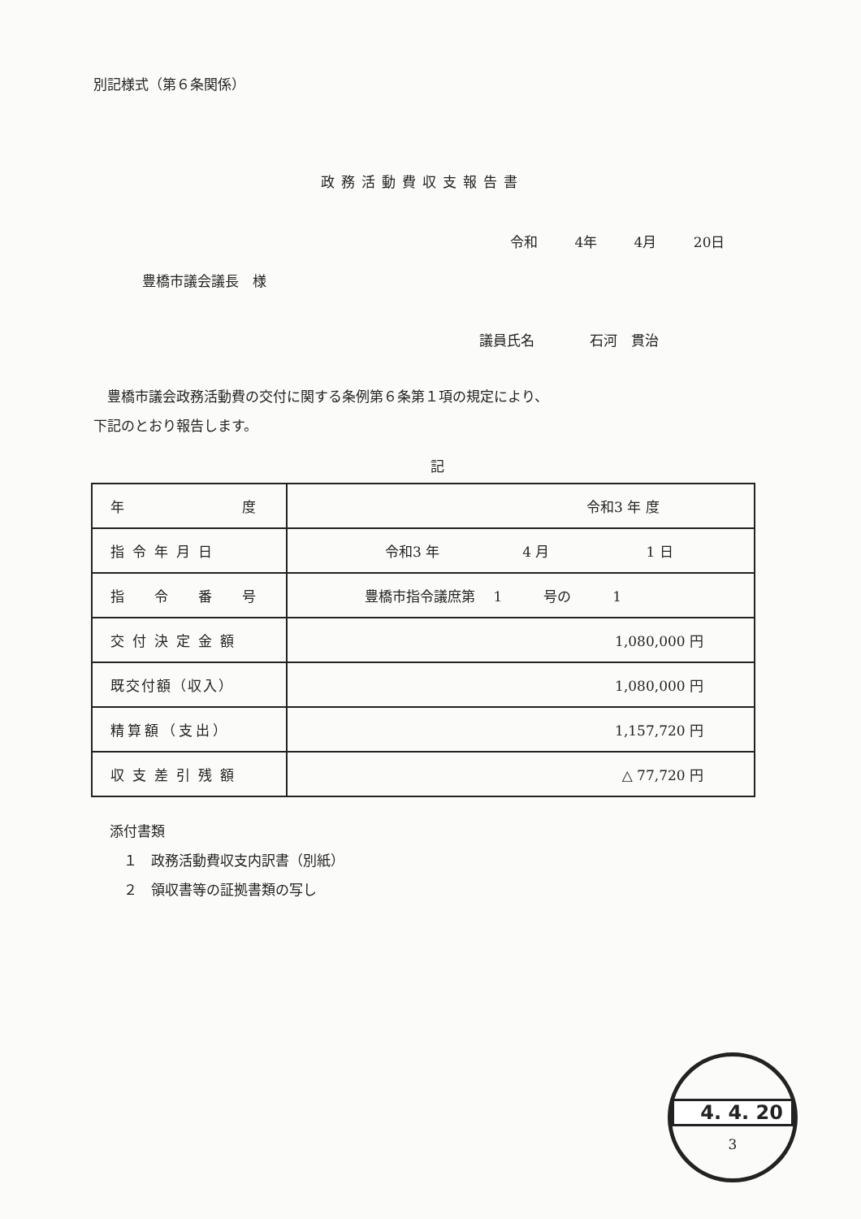別記様式（第６条関係）
政務活動費収支報告書
令和 4年 4月 20日
豊橋市議会議長　様
議員氏名　　　　石河　貫治
　豊橋市議会政務活動費の交付に関する条例第６条第１項の規定により、
下記のとおり報告します。
記
| 年 度 | 令和3 年 度 |
| 指令年月日 | 令和3 年 4 月 1 日 |
| 指 令 番 号 | 豊橋市指令議庶第 1 号の 1 |
| 交付決定金額 | 1,080,000 円 |
| 既交付額（収入） | 1,080,000 円 |
| 精算額（支出） | 1,157,720 円 |
| 収支差引残額 | △ 77,720 円 |
添付書類
　１　政務活動費収支内訳書（別紙）
　２　領収書等の証拠書類の写し
4. 4. 20
3